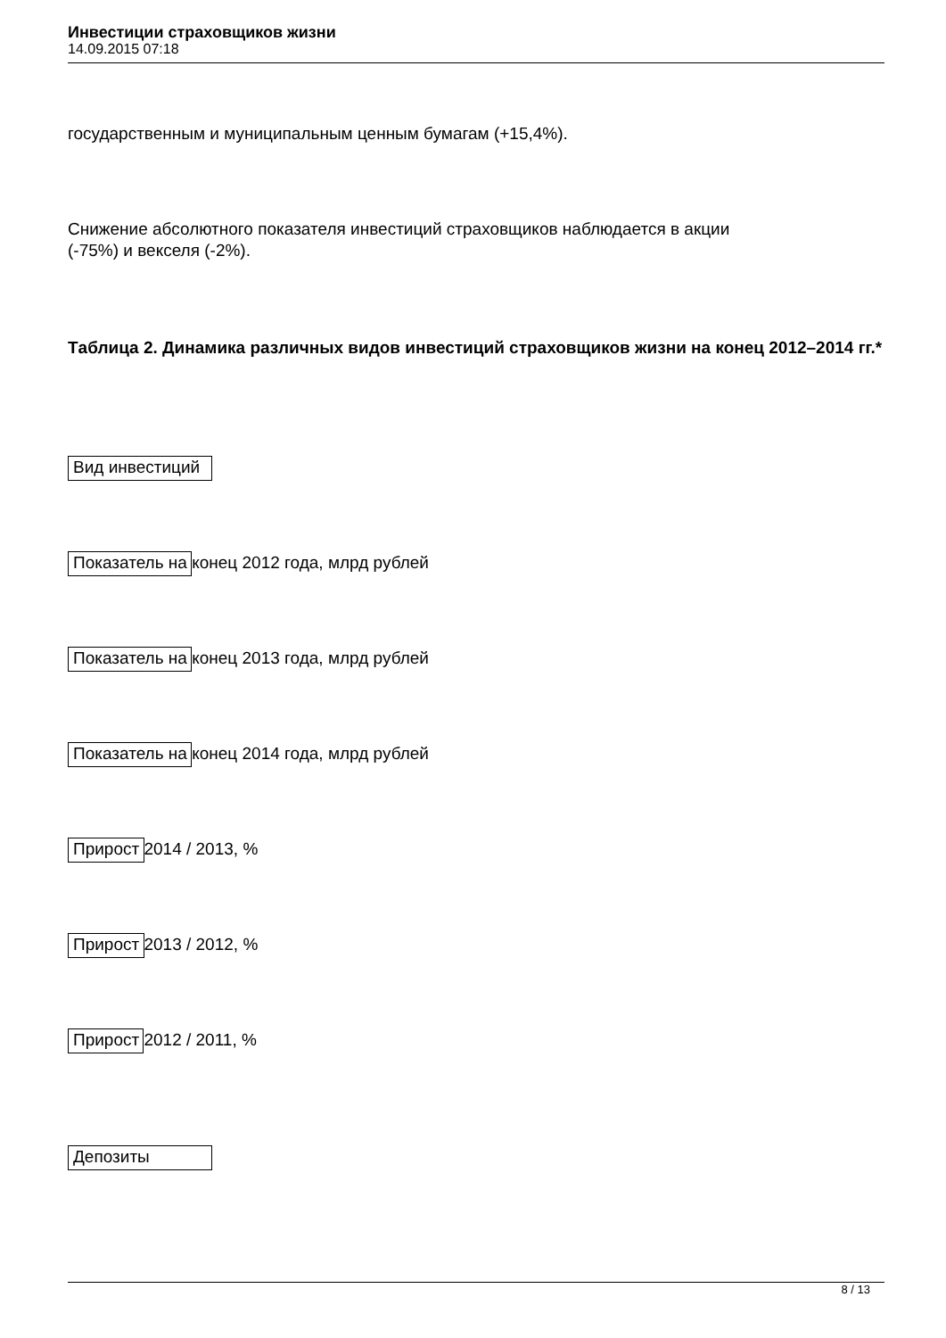Инвестиции страховщиков жизни
14.09.2015 07:18
государственным и муниципальным ценным бумагам (+15,4%).
Снижение абсолютного показателя инвестиций страховщиков наблюдается в акции
(-75%) и векселя (-2%).
Таблица 2. Динамика различных видов инвестиций страховщиков жизни на конец 2012–2014 гг.*
Вид инвестиций
Показатель на конец 2012 года, млрд рублей
Показатель на конец 2013 года, млрд рублей
Показатель на конец 2014 года, млрд рублей
Прирост 2014 / 2013, %
Прирост 2013 / 2012, %
Прирост 2012 / 2011, %
Депозиты
8 / 13